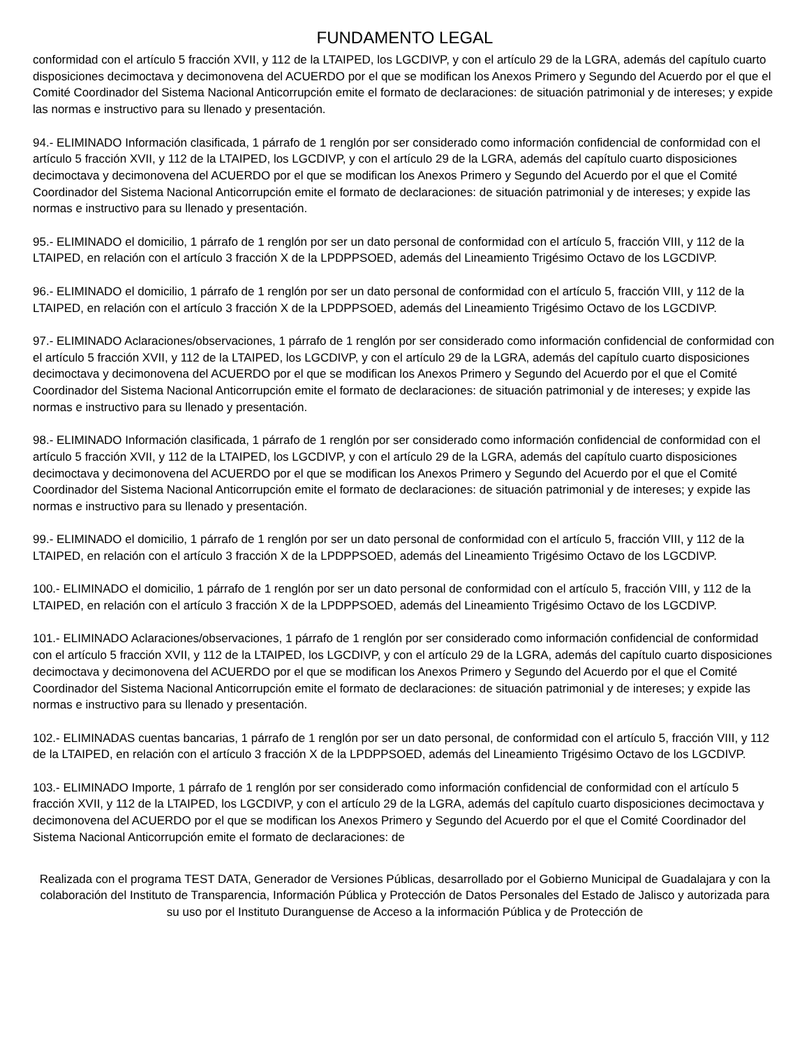FUNDAMENTO LEGAL
conformidad con el artículo 5 fracción XVII, y 112 de la LTAIPED, los LGCDIVP, y con el artículo 29 de la LGRA, además del capítulo cuarto disposiciones decimoctava y decimonovena del ACUERDO por el que se modifican los Anexos Primero y Segundo del Acuerdo por el que el Comité Coordinador del Sistema Nacional Anticorrupción emite el formato de declaraciones: de situación patrimonial y de intereses; y expide las normas e instructivo para su llenado y presentación.
94.- ELIMINADO Información clasificada, 1 párrafo de 1 renglón por ser considerado como información confidencial de conformidad con el artículo 5 fracción XVII, y 112 de la LTAIPED, los LGCDIVP, y con el artículo 29 de la LGRA, además del capítulo cuarto disposiciones decimoctava y decimonovena del ACUERDO por el que se modifican los Anexos Primero y Segundo del Acuerdo por el que el Comité Coordinador del Sistema Nacional Anticorrupción emite el formato de declaraciones: de situación patrimonial y de intereses; y expide las normas e instructivo para su llenado y presentación.
95.- ELIMINADO el domicilio, 1 párrafo de 1 renglón por ser un dato personal de conformidad con el artículo 5, fracción VIII, y 112 de la LTAIPED, en relación con el artículo 3 fracción X de la LPDPPSOED, además del Lineamiento Trigésimo Octavo de los LGCDIVP.
96.- ELIMINADO el domicilio, 1 párrafo de 1 renglón por ser un dato personal de conformidad con el artículo 5, fracción VIII, y 112 de la LTAIPED, en relación con el artículo 3 fracción X de la LPDPPSOED, además del Lineamiento Trigésimo Octavo de los LGCDIVP.
97.- ELIMINADO Aclaraciones/observaciones, 1 párrafo de 1 renglón por ser considerado como información confidencial de conformidad con el artículo 5 fracción XVII, y 112 de la LTAIPED, los LGCDIVP, y con el artículo 29 de la LGRA, además del capítulo cuarto disposiciones decimoctava y decimonovena del ACUERDO por el que se modifican los Anexos Primero y Segundo del Acuerdo por el que el Comité Coordinador del Sistema Nacional Anticorrupción emite el formato de declaraciones: de situación patrimonial y de intereses; y expide las normas e instructivo para su llenado y presentación.
98.- ELIMINADO Información clasificada, 1 párrafo de 1 renglón por ser considerado como información confidencial de conformidad con el artículo 5 fracción XVII, y 112 de la LTAIPED, los LGCDIVP, y con el artículo 29 de la LGRA, además del capítulo cuarto disposiciones decimoctava y decimonovena del ACUERDO por el que se modifican los Anexos Primero y Segundo del Acuerdo por el que el Comité Coordinador del Sistema Nacional Anticorrupción emite el formato de declaraciones: de situación patrimonial y de intereses; y expide las normas e instructivo para su llenado y presentación.
99.- ELIMINADO el domicilio, 1 párrafo de 1 renglón por ser un dato personal de conformidad con el artículo 5, fracción VIII, y 112 de la LTAIPED, en relación con el artículo 3 fracción X de la LPDPPSOED, además del Lineamiento Trigésimo Octavo de los LGCDIVP.
100.- ELIMINADO el domicilio, 1 párrafo de 1 renglón por ser un dato personal de conformidad con el artículo 5, fracción VIII, y 112 de la LTAIPED, en relación con el artículo 3 fracción X de la LPDPPSOED, además del Lineamiento Trigésimo Octavo de los LGCDIVP.
101.- ELIMINADO Aclaraciones/observaciones, 1 párrafo de 1 renglón por ser considerado como información confidencial de conformidad con el artículo 5 fracción XVII, y 112 de la LTAIPED, los LGCDIVP, y con el artículo 29 de la LGRA, además del capítulo cuarto disposiciones decimoctava y decimonovena del ACUERDO por el que se modifican los Anexos Primero y Segundo del Acuerdo por el que el Comité Coordinador del Sistema Nacional Anticorrupción emite el formato de declaraciones: de situación patrimonial y de intereses; y expide las normas e instructivo para su llenado y presentación.
102.- ELIMINADAS cuentas bancarias, 1 párrafo de 1 renglón por ser un dato personal, de conformidad con el artículo 5, fracción VIII, y 112 de la LTAIPED, en relación con el artículo 3 fracción X de la LPDPPSOED, además del Lineamiento Trigésimo Octavo de los LGCDIVP.
103.- ELIMINADO Importe, 1 párrafo de 1 renglón por ser considerado como información confidencial de conformidad con el artículo 5 fracción XVII, y 112 de la LTAIPED, los LGCDIVP, y con el artículo 29 de la LGRA, además del capítulo cuarto disposiciones decimoctava y decimonovena del ACUERDO por el que se modifican los Anexos Primero y Segundo del Acuerdo por el que el Comité Coordinador del Sistema Nacional Anticorrupción emite el formato de declaraciones: de
Realizada con el programa TEST DATA, Generador de Versiones Públicas, desarrollado por el Gobierno Municipal de Guadalajara y con la colaboración del Instituto de Transparencia, Información Pública y Protección de Datos Personales del Estado de Jalisco y autorizada para su uso por el Instituto Duranguense de Acceso a la información Pública y de Protección de